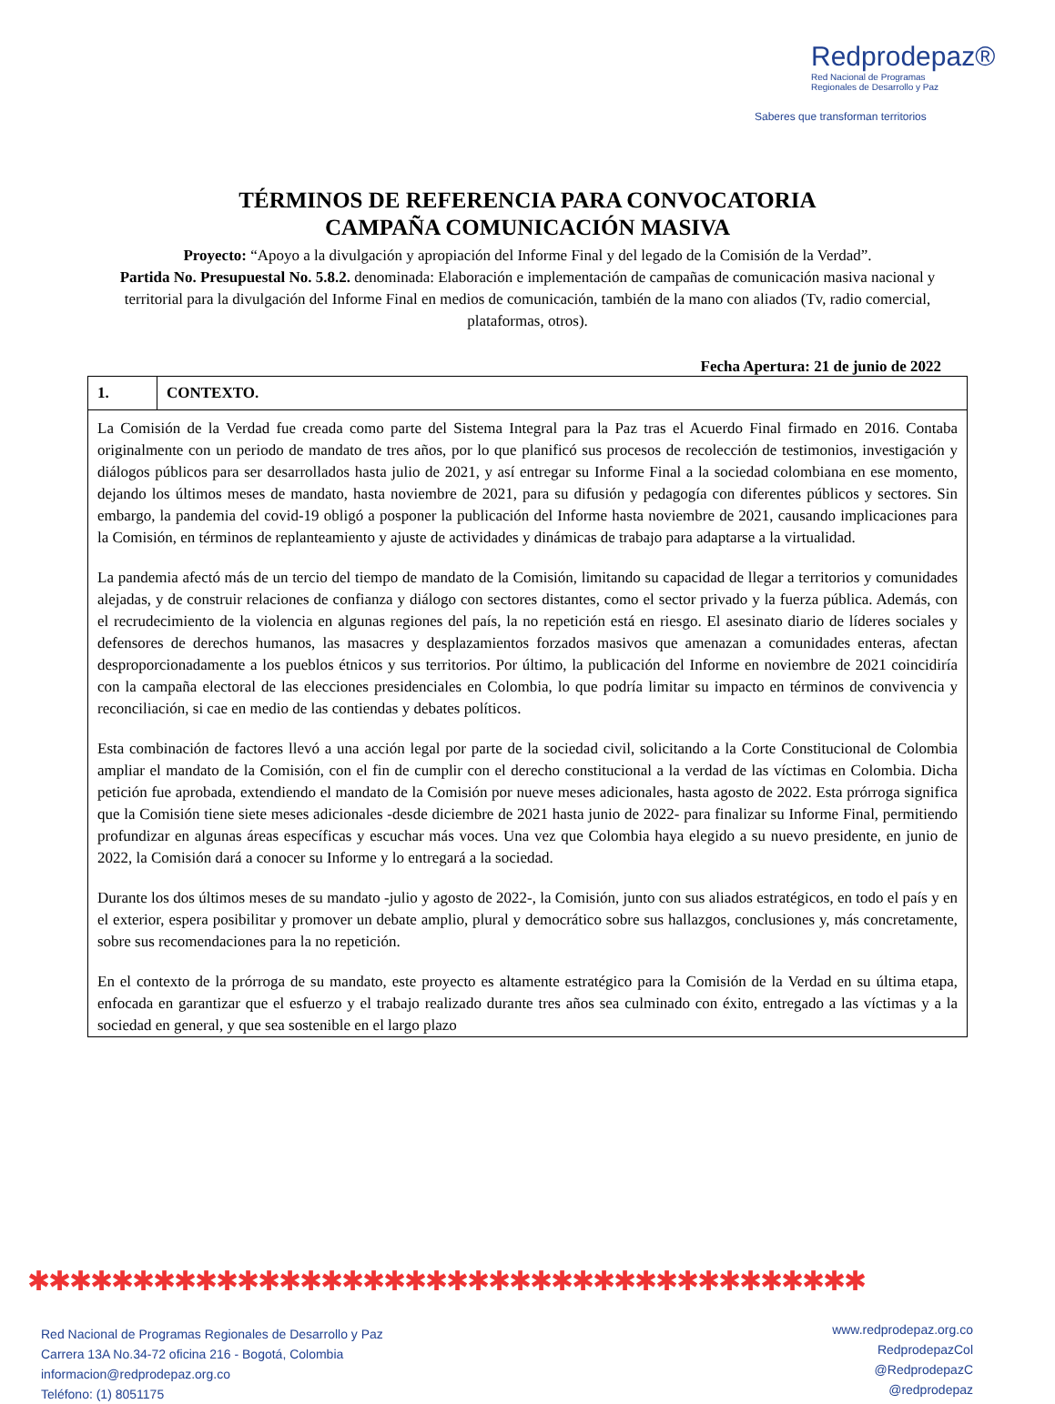Redprodepaz®
Red Nacional de Programas
Regionales de Desarrollo y Paz
Saberes que transforman territorios
TÉRMINOS DE REFERENCIA PARA CONVOCATORIA
CAMPAÑA COMUNICACIÓN MASIVA
Proyecto: “Apoyo a la divulgación y apropiación del Informe Final y del legado de la Comisión de la Verdad”.
Partida No. Presupuestal No. 5.8.2. denominada: Elaboración e implementación de campañas de comunicación masiva nacional y territorial para la divulgación del Informe Final en medios de comunicación, también de la mano con aliados (Tv, radio comercial, plataformas, otros).
Fecha Apertura: 21 de junio de 2022
| 1. | CONTEXTO. |
| La Comisión de la Verdad fue creada como parte del Sistema Integral para la Paz tras el Acuerdo Final firmado en 2016. Contaba originalmente con un periodo de mandato de tres años, por lo que planificó sus procesos de recolección de testimonios, investigación y diálogos públicos para ser desarrollados hasta julio de 2021, y así entregar su Informe Final a la sociedad colombiana en ese momento, dejando los últimos meses de mandato, hasta noviembre de 2021, para su difusión y pedagogía con diferentes públicos y sectores. Sin embargo, la pandemia del covid-19 obligó a posponer la publicación del Informe hasta noviembre de 2021, causando implicaciones para la Comisión, en términos de replanteamiento y ajuste de actividades y dinámicas de trabajo para adaptarse a la virtualidad. La pandemia afectó más de un tercio del tiempo de mandato de la Comisión, limitando su capacidad de llegar a territorios y comunidades alejadas, y de construir relaciones de confianza y diálogo con sectores distantes, como el sector privado y la fuerza pública. Además, con el recrudecimiento de la violencia en algunas regiones del país, la no repetición está en riesgo. El asesinato diario de líderes sociales y defensores de derechos humanos, las masacres y desplazamientos forzados masivos que amenazan a comunidades enteras, afectan desproporcionadamente a los pueblos étnicos y sus territorios. Por último, la publicación del Informe en noviembre de 2021 coincidiría con la campaña electoral de las elecciones presidenciales en Colombia, lo que podría limitar su impacto en términos de convivencia y reconciliación, si cae en medio de las contiendas y debates políticos. Esta combinación de factores llevó a una acción legal por parte de la sociedad civil, solicitando a la Corte Constitucional de Colombia ampliar el mandato de la Comisión, con el fin de cumplir con el derecho constitucional a la verdad de las víctimas en Colombia. Dicha petición fue aprobada, extendiendo el mandato de la Comisión por nueve meses adicionales, hasta agosto de 2022. Esta prórroga significa que la Comisión tiene siete meses adicionales -desde diciembre de 2021 hasta junio de 2022- para finalizar su Informe Final, permitiendo profundizar en algunas áreas específicas y escuchar más voces. Una vez que Colombia haya elegido a su nuevo presidente, en junio de 2022, la Comisión dará a conocer su Informe y lo entregará a la sociedad. Durante los dos últimos meses de su mandato -julio y agosto de 2022-, la Comisión, junto con sus aliados estratégicos, en todo el país y en el exterior, espera posibilitar y promover un debate amplio, plural y democrático sobre sus hallazgos, conclusiones y, más concretamente, sobre sus recomendaciones para la no repetición. En el contexto de la prórroga de su mandato, este proyecto es altamente estratégico para la Comisión de la Verdad en su última etapa, enfocada en garantizar que el esfuerzo y el trabajo realizado durante tres años sea culminado con éxito, entregado a las víctimas y a la sociedad en general, y que sea sostenible en el largo plazo | |
✱✱✱✱✱✱✱✱✱✱✱✱✱✱✱✱✱✱✱✱✱✱✱✱✱✱✱✱✱✱✱✱✱✱✱✱✱✱✱✱
Red Nacional de Programas Regionales de Desarrollo y Paz
Carrera 13A No.34-72 oficina 216 - Bogotá, Colombia
informacion@redprodepaz.org.co
Teléfono: (1) 8051175
www.redprodepaz.org.co
RedprodepazCol
@RedprodepazC
@redprodepaz